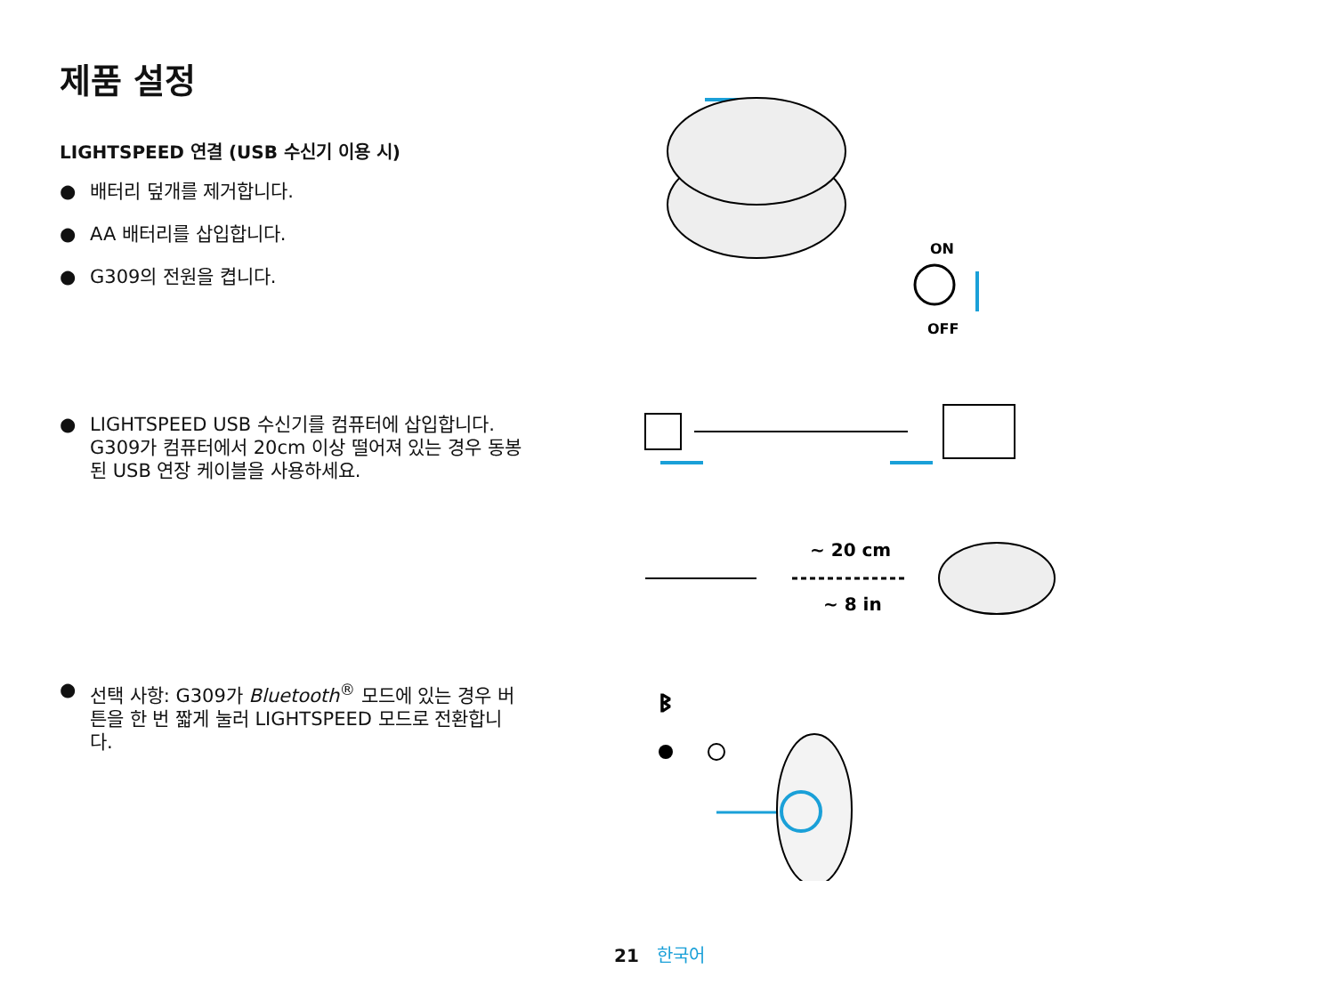제품 설정
LIGHTSPEED 연결 (USB 수신기 이용 시)
● 배터리 덮개를 제거합니다.
● AA 배터리를 삽입합니다.
● G309의 전원을 켭니다.
● LIGHTSPEED USB 수신기를 컴퓨터에 삽입합니다. G309가 컴퓨터에서 20cm 이상 떨어져 있는 경우 동봉된 USB 연장 케이블을 사용하세요.
● 선택 사항: G309가 Bluetooth<sup>®</sup> 모드에 있는 경우 버튼을 한 번 짧게 눌러 LIGHTSPEED 모드로 전환합니다.
ON
OFF
~ 20 cm
~ 8 in
ᛒ
21 한국어